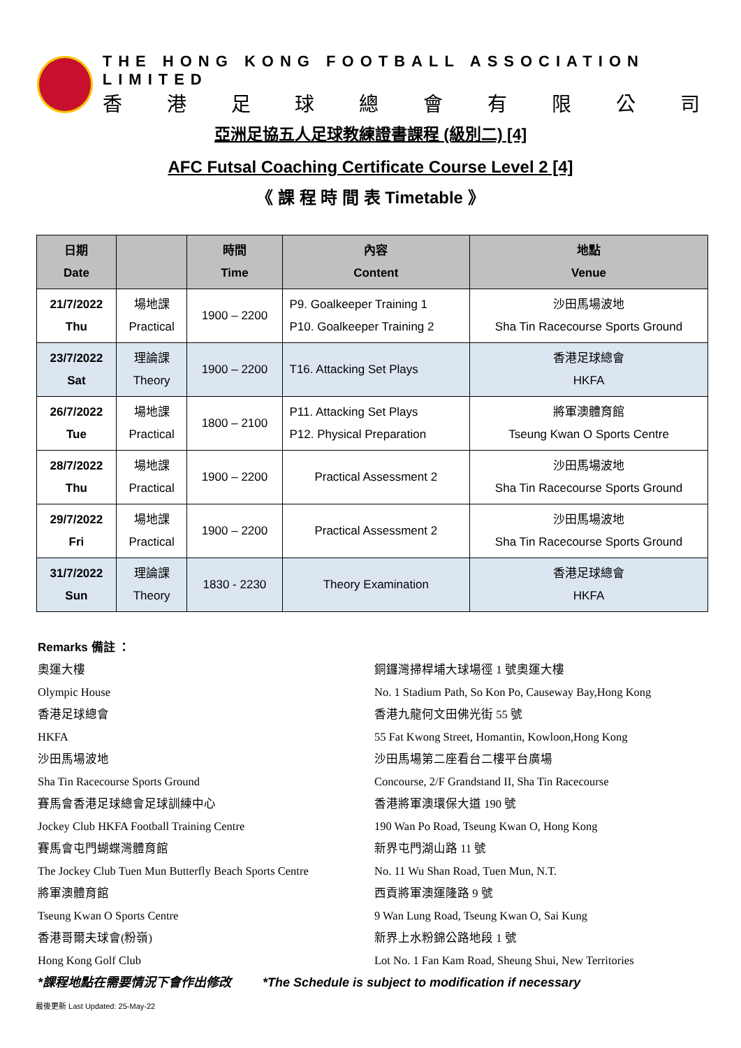THE HONG KONG FOOTBALL ASSOCIATION LIMITED
香港足球總會有限公司
亞洲足協五人足球教練證書課程 (級別二) [4]
AFC Futsal Coaching Certificate Course Level 2 [4]
《 課 程 時 間 表 Timetable 》
| 日期 Date | | 時間 Time | 內容 Content | 地點 Venue |
| --- | --- | --- | --- | --- |
| 21/7/2022 Thu | 場地課 Practical | 1900 – 2200 | P9. Goalkeeper Training 1 P10. Goalkeeper Training 2 | 沙田馬場波地 Sha Tin Racecourse Sports Ground |
| 23/7/2022 Sat | 理論課 Theory | 1900 – 2200 | T16. Attacking Set Plays | 香港足球總會 HKFA |
| 26/7/2022 Tue | 場地課 Practical | 1800 – 2100 | P11. Attacking Set Plays P12. Physical Preparation | 將軍澳體育館 Tseung Kwan O Sports Centre |
| 28/7/2022 Thu | 場地課 Practical | 1900 – 2200 | Practical Assessment 2 | 沙田馬場波地 Sha Tin Racecourse Sports Ground |
| 29/7/2022 Fri | 場地課 Practical | 1900 – 2200 | Practical Assessment 2 | 沙田馬場波地 Sha Tin Racecourse Sports Ground |
| 31/7/2022 Sun | 理論課 Theory | 1830 - 2230 | Theory Examination | 香港足球總會 HKFA |
Remarks 備註 ：
奧運大樓 銅鑼灣掃桿埔大球場徑 1 號奧運大樓
Olympic House No. 1 Stadium Path, So Kon Po, Causeway Bay,Hong Kong
香港足球總會 香港九龍何文田佛光街 55 號
HKFA 55 Fat Kwong Street, Homantin, Kowloon,Hong Kong
沙田馬場波地 沙田馬場第二座看台二樓平台廣場
Sha Tin Racecourse Sports Ground Concourse, 2/F Grandstand II, Sha Tin Racecourse
賽馬會香港足球總會足球訓練中心 香港將軍澳環保大道 190 號
Jockey Club HKFA Football Training Centre 190 Wan Po Road, Tseung Kwan O, Hong Kong
賽馬會屯門蝴蝶灣體育館 新界屯門湖山路 11 號
The Jockey Club Tuen Mun Butterfly Beach Sports Centre
No. 11 Wu Shan Road, Tuen Mun, N.T.
將軍澳體育館 西貢將軍澳運隆路 9 號
Tseung Kwan O Sports Centre 9 Wan Lung Road, Tseung Kwan O, Sai Kung
香港哥爾夫球會(粉嶺) 新界上水粉錦公路地段 1 號
Hong Kong Golf Club Lot No. 1 Fan Kam Road, Sheung Shui, New Territories
*課程地點在需要情況下會作出修改 *The Schedule is subject to modification if necessary
最後更新 Last Updated: 25-May-22